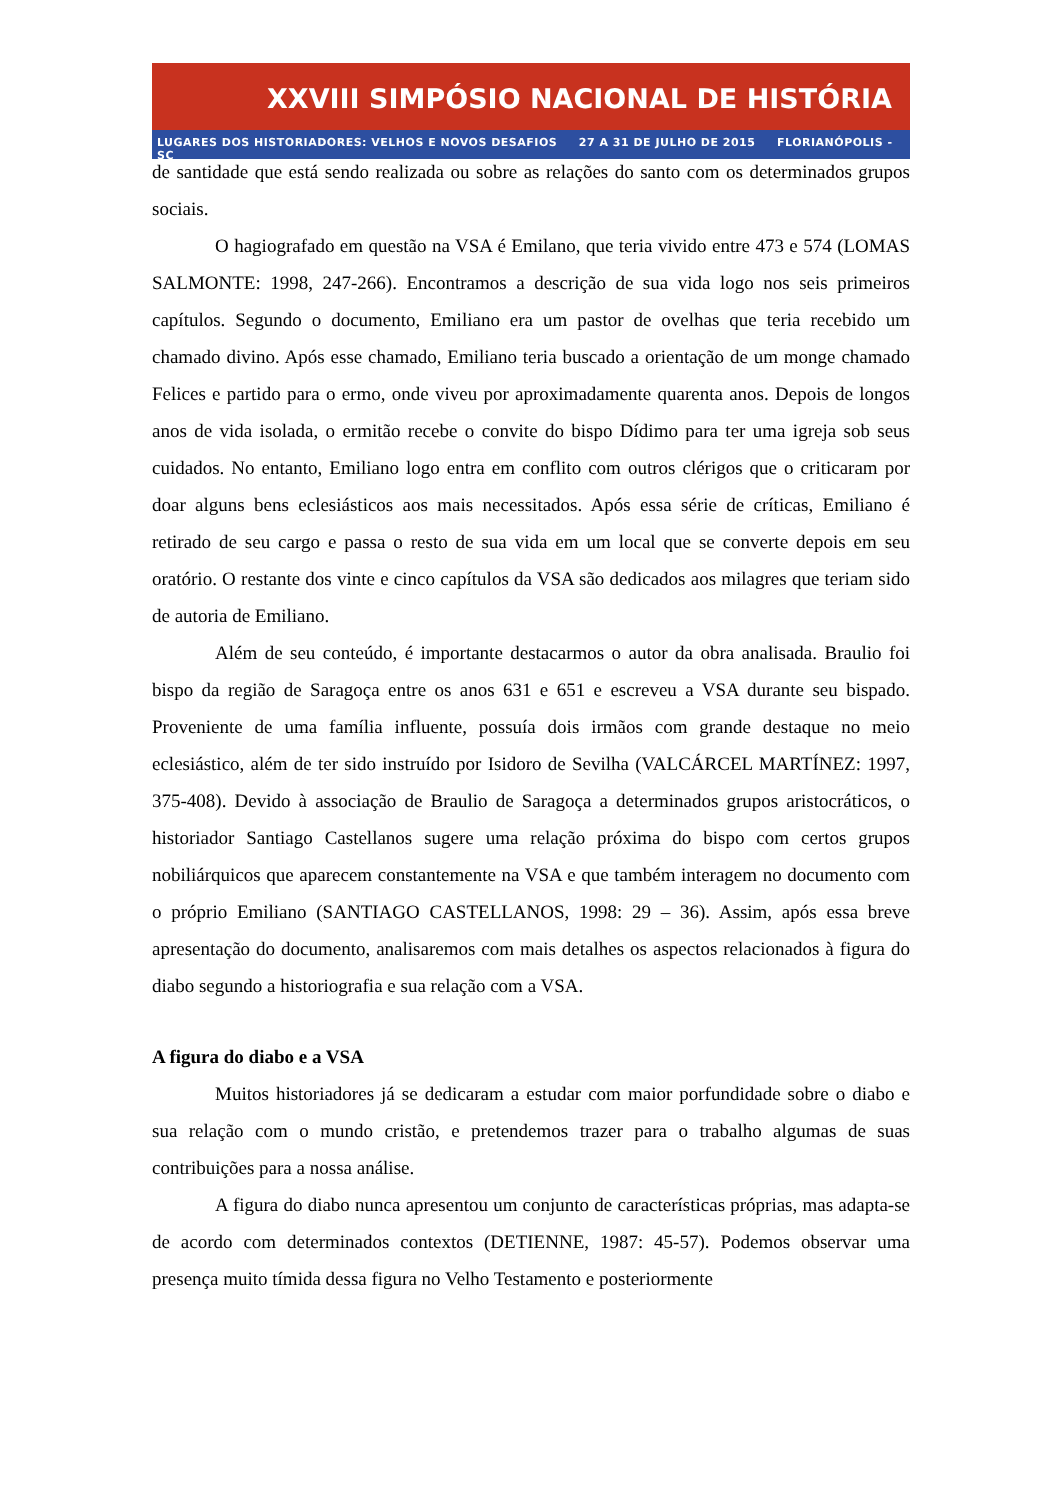XXVIII SIMPÓSIO NACIONAL DE HISTÓRIA
LUGARES DOS HISTORIADORES: VELHOS E NOVOS DESAFIOS 27 A 31 DE JULHO DE 2015 FLORIANÓPOLIS - SC
de santidade que está sendo realizada ou sobre as relações do santo com os determinados grupos sociais.
O hagiografado em questão na VSA é Emilano, que teria vivido entre 473 e 574 (LOMAS SALMONTE: 1998, 247-266). Encontramos a descrição de sua vida logo nos seis primeiros capítulos. Segundo o documento, Emiliano era um pastor de ovelhas que teria recebido um chamado divino. Após esse chamado, Emiliano teria buscado a orientação de um monge chamado Felices e partido para o ermo, onde viveu por aproximadamente quarenta anos. Depois de longos anos de vida isolada, o ermitão recebe o convite do bispo Dídimo para ter uma igreja sob seus cuidados. No entanto, Emiliano logo entra em conflito com outros clérigos que o criticaram por doar alguns bens eclesiásticos aos mais necessitados. Após essa série de críticas, Emiliano é retirado de seu cargo e passa o resto de sua vida em um local que se converte depois em seu oratório. O restante dos vinte e cinco capítulos da VSA são dedicados aos milagres que teriam sido de autoria de Emiliano.
Além de seu conteúdo, é importante destacarmos o autor da obra analisada. Braulio foi bispo da região de Saragoça entre os anos 631 e 651 e escreveu a VSA durante seu bispado. Proveniente de uma família influente, possuía dois irmãos com grande destaque no meio eclesiástico, além de ter sido instruído por Isidoro de Sevilha (VALCÁRCEL MARTÍNEZ: 1997, 375-408). Devido à associação de Braulio de Saragoça a determinados grupos aristocráticos, o historiador Santiago Castellanos sugere uma relação próxima do bispo com certos grupos nobiliárquicos que aparecem constantemente na VSA e que também interagem no documento com o próprio Emiliano (SANTIAGO CASTELLANOS, 1998: 29 – 36). Assim, após essa breve apresentação do documento, analisaremos com mais detalhes os aspectos relacionados à figura do diabo segundo a historiografia e sua relação com a VSA.
A figura do diabo e a VSA
Muitos historiadores já se dedicaram a estudar com maior porfundidade sobre o diabo e sua relação com o mundo cristão, e pretendemos trazer para o trabalho algumas de suas contribuições para a nossa análise.
A figura do diabo nunca apresentou um conjunto de características próprias, mas adapta-se de acordo com determinados contextos (DETIENNE, 1987: 45-57). Podemos observar uma presença muito tímida dessa figura no Velho Testamento e posteriormente